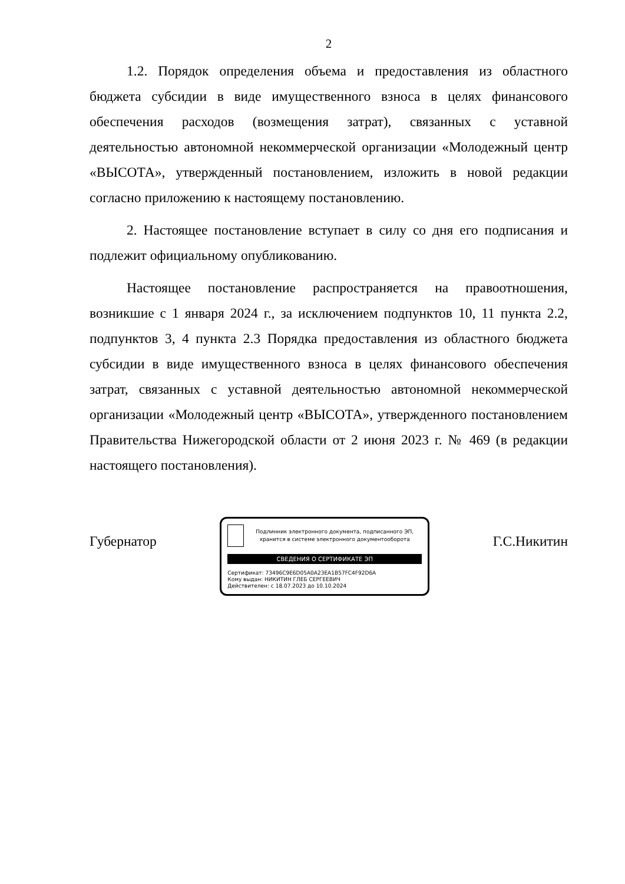2
1.2. Порядок определения объема и предоставления из областного бюджета субсидии в виде имущественного взноса в целях финансового обеспечения расходов (возмещения затрат), связанных с уставной деятельностью автономной некоммерческой организации «Молодежный центр «ВЫСОТА», утвержденный постановлением, изложить в новой редакции согласно приложению к настоящему постановлению.
2. Настоящее постановление вступает в силу со дня его подписания и подлежит официальному опубликованию.
Настоящее постановление распространяется на правоотношения, возникшие с 1 января 2024 г., за исключением подпунктов 10, 11 пункта 2.2, подпунктов 3, 4 пункта 2.3 Порядка предоставления из областного бюджета субсидии в виде имущественного взноса в целях финансового обеспечения затрат, связанных с уставной деятельностью автономной некоммерческой организации «Молодежный центр «ВЫСОТА», утвержденного постановлением Правительства Нижегородской области от 2 июня 2023 г. № 469 (в редакции настоящего постановления).
Губернатор
Подлинник электронного документа, подписанного ЭП, хранится в системе электронного документооборота
СВЕДЕНИЯ О СЕРТИФИКАТЕ ЭП
Сертификат: 73496C9E6D05A0A23EA1B57FC4F92D6A
Кому выдан: НИКИТИН ГЛЕБ СЕРГЕЕВИЧ
Действителен: с 18.07.2023 до 10.10.2024
Г.С.Никитин